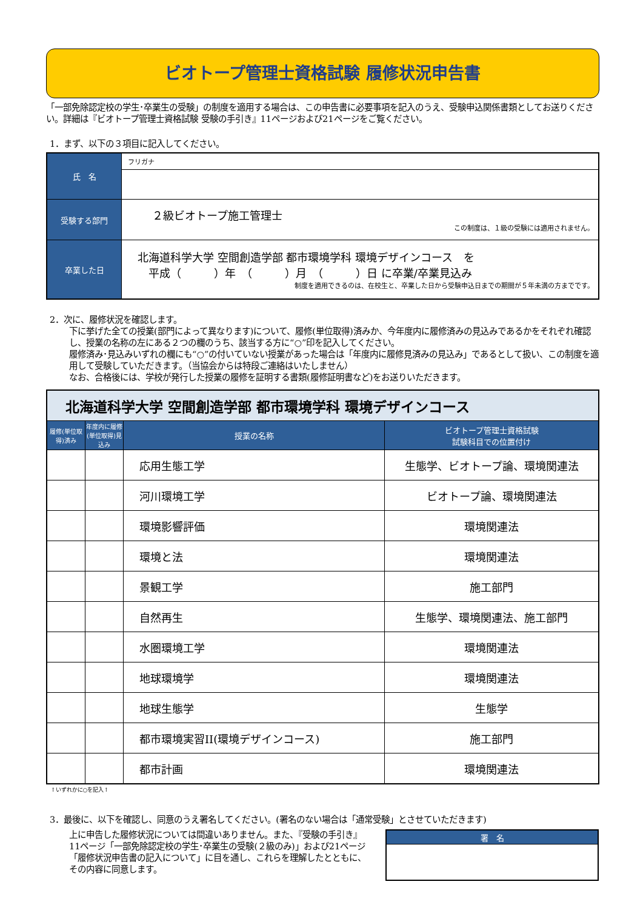ビオトープ管理士資格試験 履修状況申告書
「一部免除認定校の学生･卒業生の受験」の制度を適用する場合は、この申告書に必要事項を記入のうえ、受験申込関係書類としてお送りください。詳細は『ビオトープ管理士資格試験 受験の手引き』11ページおよび21ページをご覧ください。
1．まず、以下の３項目に記入してください。
| 氏 名 | フリガナ |
| 受験する部門 | ２級ビオトープ施工管理士 この制度は、１級の受験には適用されません。 |
| 卒業した日 | 北海道科学大学 空間創造学部 都市環境学科 環境デザインコース を 平成（ ）年 （ ）月 （ ）日 に卒業/卒業見込み 制度を適用できるのは、在校生と、卒業した日から受験申込日までの期間が５年未満の方までです。 |
2．次に、履修状況を確認します。
下に挙げた全ての授業(部門によって異なります)について、履修(単位取得)済みか、今年度内に履修済みの見込みであるかをそれぞれ確認し、授業の名称の左にある２つの欄のうち、該当する方に“○”印を記入してください。
履修済み･見込みいずれの欄にも“○”の付いていない授業があった場合は「年度内に履修見済みの見込み」であるとして扱い、この制度を適用して受験していただきます。（当協会からは特段ご連絡はいたしません）
なお、合格後には、学校が発行した授業の履修を証明する書類(履修証明書など)をお送りいただきます。
| 北海道科学大学 空間創造学部 都市環境学科 環境デザインコース | | | |
| 履修(単位取得)済み | 年度内に履修(単位取得)見込み | 授業の名称 | ビオトープ管理士資格試験 試験科目での位置付け |
| | | 応用生態工学 | 生態学、ビオトープ論、環境関連法 |
| | | 河川環境工学 | ビオトープ論、環境関連法 |
| | | 環境影響評価 | 環境関連法 |
| | | 環境と法 | 環境関連法 |
| | | 景観工学 | 施工部門 |
| | | 自然再生 | 生態学、環境関連法、施工部門 |
| | | 水圏環境工学 | 環境関連法 |
| | | 地球環境学 | 環境関連法 |
| | | 地球生態学 | 生態学 |
| | | 都市環境実習II(環境デザインコース) | 施工部門 |
| | | 都市計画 | 環境関連法 |
↑いずれかに○を記入↑
3．最後に、以下を確認し、同意のうえ署名してください。(署名のない場合は「通常受験」とさせていただきます)
上に申告した履修状況については間違いありません。また、『受験の手引き』11ページ「一部免除認定校の学生･卒業生の受験(２級のみ)」および21ページ「履修状況申告書の記入について」に目を通し、これらを理解したとともに、その内容に同意します。
| 署 名 |
| --- |